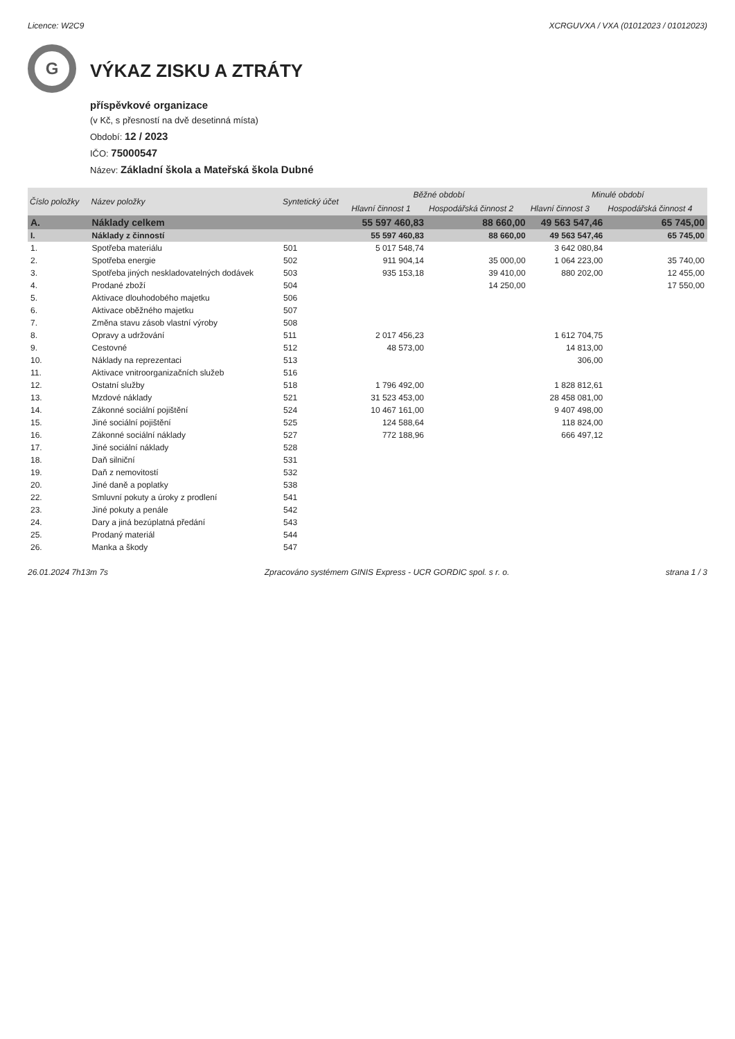Licence: W2C9 XCRGUVXA / VXA (01012023 / 01012023)
G
VÝKAZ ZISKU A ZTRÁTY
příspěvkové organizace
(v Kč, s přesností na dvě desetinná místa)
Období: 12 / 2023
IČO: 75000547
Název: Základní škola a Mateřská škola Dubné
| Číslo položky | Název položky | Syntetický účet | Běžné období | | Minulé období | |
| --- | --- | --- | --- | --- | --- | --- |
| | | | Hlavní činnost 1 | Hospodářská činnost 2 | Hlavní činnost 3 | Hospodářská činnost 4 |
| A. | Náklady celkem | | 55 597 460,83 | 88 660,00 | 49 563 547,46 | 65 745,00 |
| I. | Náklady z činností | | 55 597 460,83 | 88 660,00 | 49 563 547,46 | 65 745,00 |
| 1. | Spotřeba materiálu | 501 | 5 017 548,74 | | 3 642 080,84 | |
| 2. | Spotřeba energie | 502 | 911 904,14 | 35 000,00 | 1 064 223,00 | 35 740,00 |
| 3. | Spotřeba jiných neskladovatelných dodávek | 503 | 935 153,18 | 39 410,00 | 880 202,00 | 12 455,00 |
| 4. | Prodané zboží | 504 | | 14 250,00 | | 17 550,00 |
| 5. | Aktivace dlouhodobého majetku | 506 | | | | |
| 6. | Aktivace oběžného majetku | 507 | | | | |
| 7. | Změna stavu zásob vlastní výroby | 508 | | | | |
| 8. | Opravy a udržování | 511 | 2 017 456,23 | | 1 612 704,75 | |
| 9. | Cestovné | 512 | 48 573,00 | | 14 813,00 | |
| 10. | Náklady na reprezentaci | 513 | | | 306,00 | |
| 11. | Aktivace vnitroorganizačních služeb | 516 | | | | |
| 12. | Ostatní služby | 518 | 1 796 492,00 | | 1 828 812,61 | |
| 13. | Mzdové náklady | 521 | 31 523 453,00 | | 28 458 081,00 | |
| 14. | Zákonné sociální pojištění | 524 | 10 467 161,00 | | 9 407 498,00 | |
| 15. | Jiné sociální pojištění | 525 | 124 588,64 | | 118 824,00 | |
| 16. | Zákonné sociální náklady | 527 | 772 188,96 | | 666 497,12 | |
| 17. | Jiné sociální náklady | 528 | | | | |
| 18. | Daň silniční | 531 | | | | |
| 19. | Daň z nemovitostí | 532 | | | | |
| 20. | Jiné daně a poplatky | 538 | | | | |
| 22. | Smluvní pokuty a úroky z prodlení | 541 | | | | |
| 23. | Jiné pokuty a penále | 542 | | | | |
| 24. | Dary a jiná bezúplatná předání | 543 | | | | |
| 25. | Prodaný materiál | 544 | | | | |
| 26. | Manka a škody | 547 | | | | |
26.01.2024 7h13m 7s Zpracováno systémem GINIS Express - UCR GORDIC spol. s r. o. strana 1 / 3